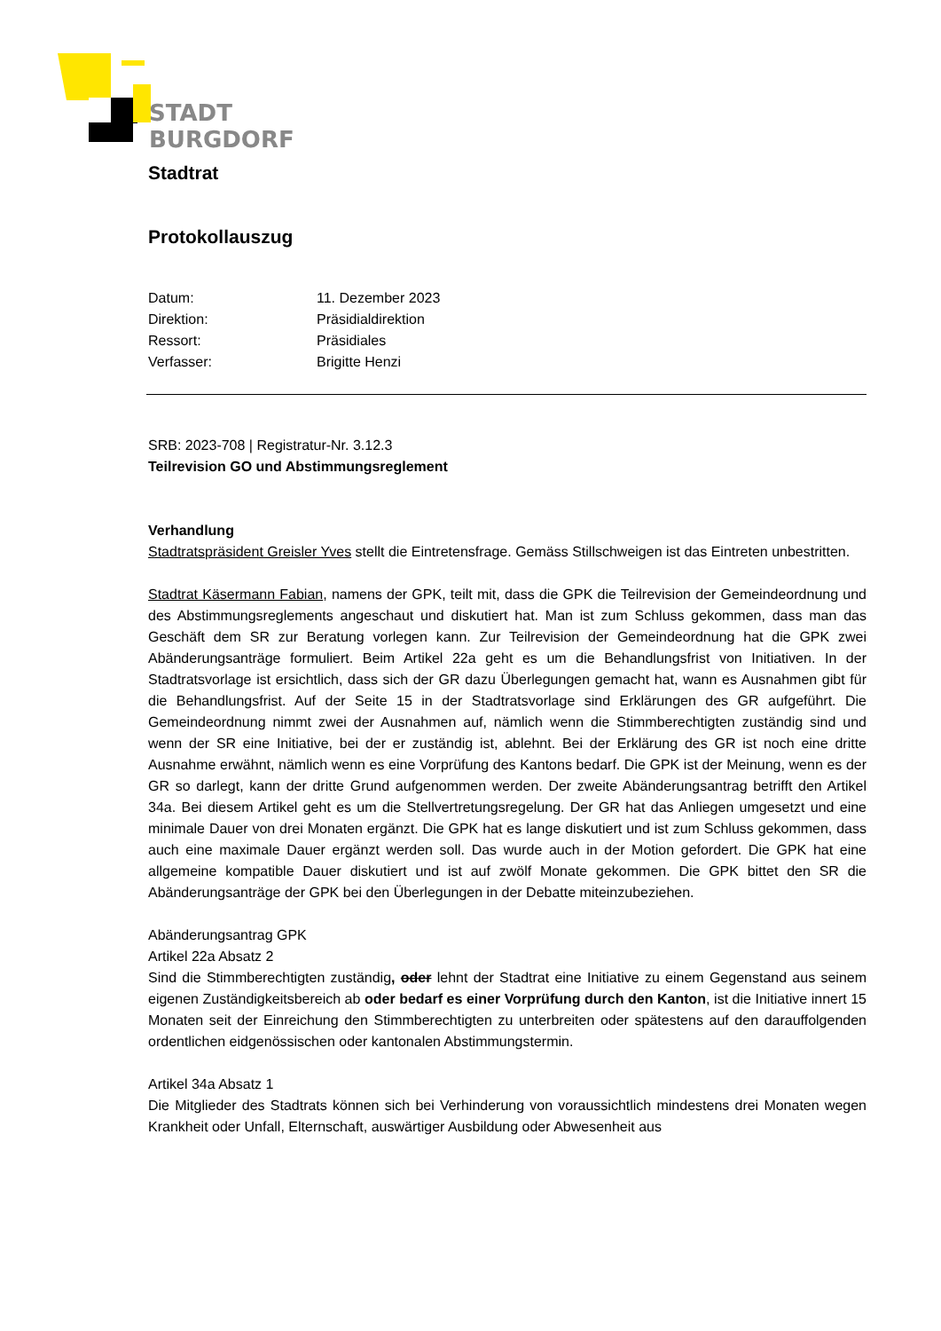STADT
BURGDORF
Stadtrat
Protokollauszug
| Datum: | 11. Dezember 2023 |
| Direktion: | Präsidialdirektion |
| Ressort: | Präsidiales |
| Verfasser: | Brigitte Henzi |
SRB: 2023-708 | Registratur-Nr. 3.12.3
Teilrevision GO und Abstimmungsreglement
Verhandlung
Stadtratspräsident Greisler Yves stellt die Eintretensfrage. Gemäss Stillschweigen ist das Eintreten unbestritten.
Stadtrat Käsermann Fabian, namens der GPK, teilt mit, dass die GPK die Teilrevision der Gemeinde­ordnung und des Abstimmungsreglements angeschaut und diskutiert hat. Man ist zum Schluss ge­kommen, dass man das Geschäft dem SR zur Beratung vorlegen kann. Zur Teilrevision der Gemein­deordnung hat die GPK zwei Abänderungsanträge formuliert. Beim Artikel 22a geht es um die Be­handlungsfrist von Initiativen. In der Stadtratsvorlage ist ersichtlich, dass sich der GR dazu Überle­gungen gemacht hat, wann es Ausnahmen gibt für die Behandlungsfrist. Auf der Seite 15 in der Stadtratsvorlage sind Erklärungen des GR aufgeführt. Die Gemeindeordnung nimmt zwei der Aus­nahmen auf, nämlich wenn die Stimmberechtigten zuständig sind und wenn der SR eine Initiative, bei der er zuständig ist, ablehnt. Bei der Erklärung des GR ist noch eine dritte Ausnahme erwähnt, näm­lich wenn es eine Vorprüfung des Kantons bedarf. Die GPK ist der Meinung, wenn es der GR so dar­legt, kann der dritte Grund aufgenommen werden. Der zweite Abänderungsantrag betrifft den Arti­kel 34a. Bei diesem Artikel geht es um die Stellvertretungsregelung. Der GR hat das Anliegen umge­setzt und eine minimale Dauer von drei Monaten ergänzt. Die GPK hat es lange diskutiert und ist zum Schluss gekommen, dass auch eine maximale Dauer ergänzt werden soll. Das wurde auch in der Mo­tion gefordert. Die GPK hat eine allgemeine kompatible Dauer diskutiert und ist auf zwölf Monate gekommen. Die GPK bittet den SR die Abänderungsanträge der GPK bei den Überlegungen in der Debatte miteinzubeziehen.
Abänderungsantrag GPK
Artikel 22a Absatz 2
Sind die Stimmberechtigten zuständig, oder lehnt der Stadtrat eine Initiative zu einem Gegenstand aus seinem eigenen Zuständigkeitsbereich ab oder bedarf es einer Vorprüfung durch den Kanton, ist die Initiative innert 15 Monaten seit der Einreichung den Stimmberechtigten zu unterbreiten oder spätestens auf den darauffolgenden ordentlichen eidgenössischen oder kantonalen Abstimmungs­termin.
Artikel 34a Absatz 1
Die Mitglieder des Stadtrats können sich bei Verhinderung von voraussichtlich mindestens drei Mo­naten wegen Krankheit oder Unfall, Elternschaft, auswärtiger Ausbildung oder Abwesenheit aus